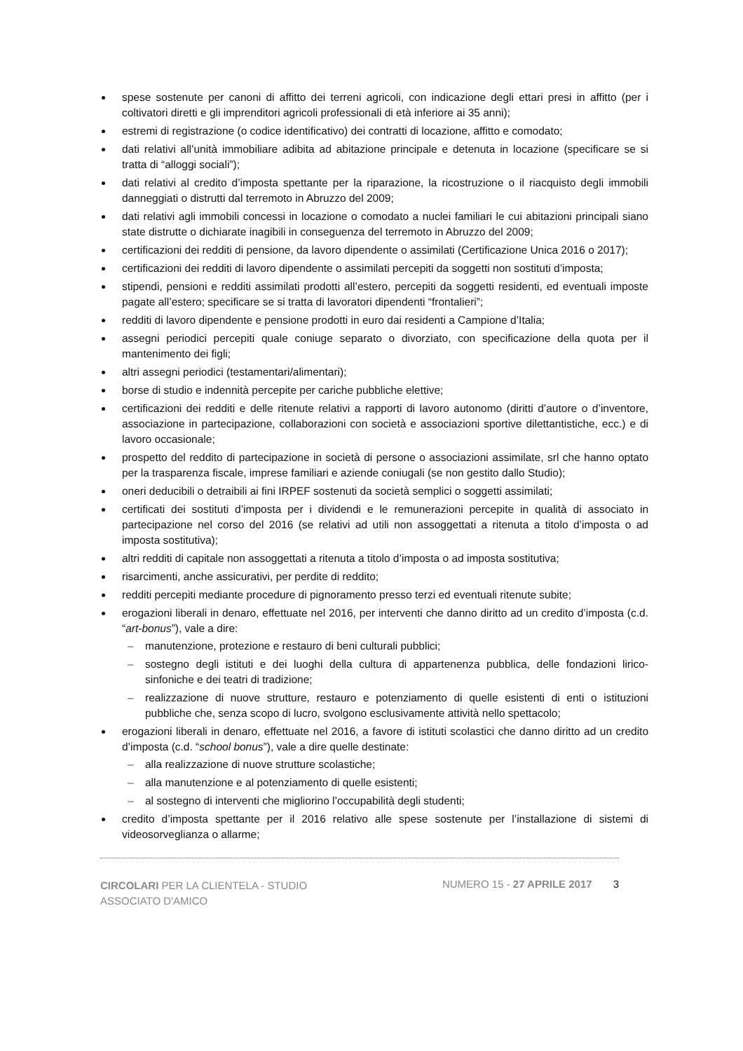spese sostenute per canoni di affitto dei terreni agricoli, con indicazione degli ettari presi in affitto (per i coltivatori diretti e gli imprenditori agricoli professionali di età inferiore ai 35 anni);
estremi di registrazione (o codice identificativo) dei contratti di locazione, affitto e comodato;
dati relativi all’unità immobiliare adibita ad abitazione principale e detenuta in locazione (specificare se si tratta di “alloggi sociali”);
dati relativi al credito d’imposta spettante per la riparazione, la ricostruzione o il riacquisto degli immobili danneggiati o distrutti dal terremoto in Abruzzo del 2009;
dati relativi agli immobili concessi in locazione o comodato a nuclei familiari le cui abitazioni principali siano state distrutte o dichiarate inagibili in conseguenza del terremoto in Abruzzo del 2009;
certificazioni dei redditi di pensione, da lavoro dipendente o assimilati (Certificazione Unica 2016 o 2017);
certificazioni dei redditi di lavoro dipendente o assimilati percepiti da soggetti non sostituti d’imposta;
stipendi, pensioni e redditi assimilati prodotti all’estero, percepiti da soggetti residenti, ed eventuali imposte pagate all’estero; specificare se si tratta di lavoratori dipendenti “frontalieri”;
redditi di lavoro dipendente e pensione prodotti in euro dai residenti a Campione d’Italia;
assegni periodici percepiti quale coniuge separato o divorziato, con specificazione della quota per il mantenimento dei figli;
altri assegni periodici (testamentari/alimentari);
borse di studio e indennità percepite per cariche pubbliche elettive;
certificazioni dei redditi e delle ritenute relativi a rapporti di lavoro autonomo (diritti d’autore o d’inventore, associazione in partecipazione, collaborazioni con società e associazioni sportive dilettantistiche, ecc.) e di lavoro occasionale;
prospetto del reddito di partecipazione in società di persone o associazioni assimilate, srl che hanno optato per la trasparenza fiscale, imprese familiari e aziende coniugali (se non gestito dallo Studio);
oneri deducibili o detraibili ai fini IRPEF sostenuti da società semplici o soggetti assimilati;
certificati dei sostituti d’imposta per i dividendi e le remunerazioni percepite in qualità di associato in partecipazione nel corso del 2016 (se relativi ad utili non assoggettati a ritenuta a titolo d’imposta o ad imposta sostitutiva);
altri redditi di capitale non assoggettati a ritenuta a titolo d’imposta o ad imposta sostitutiva;
risarcimenti, anche assicurativi, per perdite di reddito;
redditi percepiti mediante procedure di pignoramento presso terzi ed eventuali ritenute subite;
erogazioni liberali in denaro, effettuate nel 2016, per interventi che danno diritto ad un credito d’imposta (c.d. “art-bonus”), vale a dire:
– manutenzione, protezione e restauro di beni culturali pubblici;
– sostegno degli istituti e dei luoghi della cultura di appartenenza pubblica, delle fondazioni lirico-sinfoniche e dei teatri di tradizione;
– realizzazione di nuove strutture, restauro e potenziamento di quelle esistenti di enti o istituzioni pubbliche che, senza scopo di lucro, svolgono esclusivamente attività nello spettacolo;
erogazioni liberali in denaro, effettuate nel 2016, a favore di istituti scolastici che danno diritto ad un credito d’imposta (c.d. “school bonus”), vale a dire quelle destinate:
– alla realizzazione di nuove strutture scolastiche;
– alla manutenzione e al potenziamento di quelle esistenti;
– al sostegno di interventi che migliorino l’occupabilità degli studenti;
credito d’imposta spettante per il 2016 relativo alle spese sostenute per l’installazione di sistemi di videosorveglianza o allarme;
CIRCOLARI PER LA CLIENTELA - STUDIO ASSOCIATO D'AMICO
NUMERO 15 - 27 APRILE 2017 3